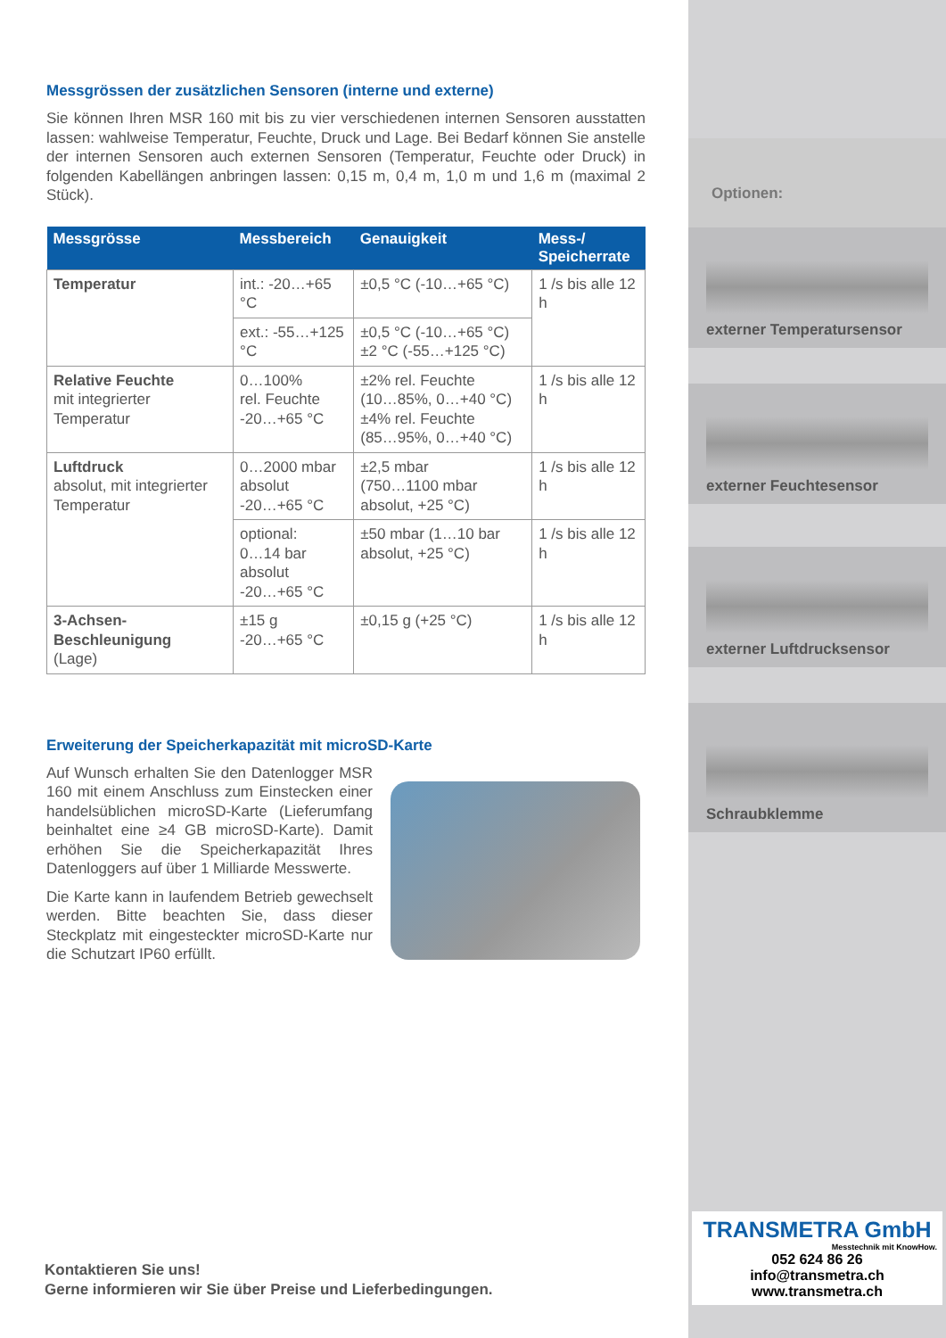Messgrössen der zusätzlichen Sensoren (interne und externe)
Sie können Ihren MSR 160 mit bis zu vier verschiedenen internen Sensoren ausstatten lassen: wahlweise Temperatur, Feuchte, Druck und Lage. Bei Bedarf können Sie anstelle der internen Sensoren auch externen Sensoren (Temperatur, Feuchte oder Druck) in folgenden Kabellängen anbringen lassen: 0,15 m, 0,4 m, 1,0 m und 1,6 m (maximal 2 Stück).
| Messgrösse | Messbereich | Genauigkeit | Mess-/ Speicherrate |
| --- | --- | --- | --- |
| Temperatur | int.: -20…+65 °C | ±0,5 °C (-10…+65 °C) | 1 /s bis alle 12 h |
| | ext.: -55…+125 °C | ±0,5 °C (-10…+65 °C) ±2 °C (-55…+125 °C) | |
| Relative Feuchte mit integrierter Temperatur | 0…100% rel. Feuchte -20…+65 °C | ±2% rel. Feuchte (10…85%, 0…+40 °C) ±4% rel. Feuchte (85…95%, 0…+40 °C) | 1 /s bis alle 12 h |
| Luftdruck absolut, mit integrierter Temperatur | 0…2000 mbar absolut -20…+65 °C | ±2,5 mbar (750…1100 mbar absolut, +25 °C) | 1 /s bis alle 12 h |
| | optional: 0…14 bar absolut -20…+65 °C | ±50 mbar (1…10 bar absolut, +25 °C) | 1 /s bis alle 12 h |
| 3-Achsen-Beschleunigung (Lage) | ±15 g -20…+65 °C | ±0,15 g (+25 °C) | 1 /s bis alle 12 h |
Erweiterung der Speicherkapazität mit microSD-Karte
Auf Wunsch erhalten Sie den Datenlogger MSR 160 mit einem Anschluss zum Einstecken einer handelsüblichen microSD-Karte (Lieferumfang beinhaltet eine ≥4 GB microSD-Karte). Damit erhöhen Sie die Speicherkapazität Ihres Datenloggers auf über 1 Milliarde Messwerte.
Die Karte kann in laufendem Betrieb gewechselt werden. Bitte beachten Sie, dass dieser Steckplatz mit eingesteckter microSD-Karte nur die Schutzart IP60 erfüllt.
Kontaktieren Sie uns!
Gerne informieren wir Sie über Preise und Lieferbedingungen.
Optionen:
externer Temperatursensor
externer Feuchtesensor
externer Luftdrucksensor
Schraubklemme
TRANSMETRA GmbH
Messtechnik mit KnowHow.
052 624 86 26
info@transmetra.ch
www.transmetra.ch